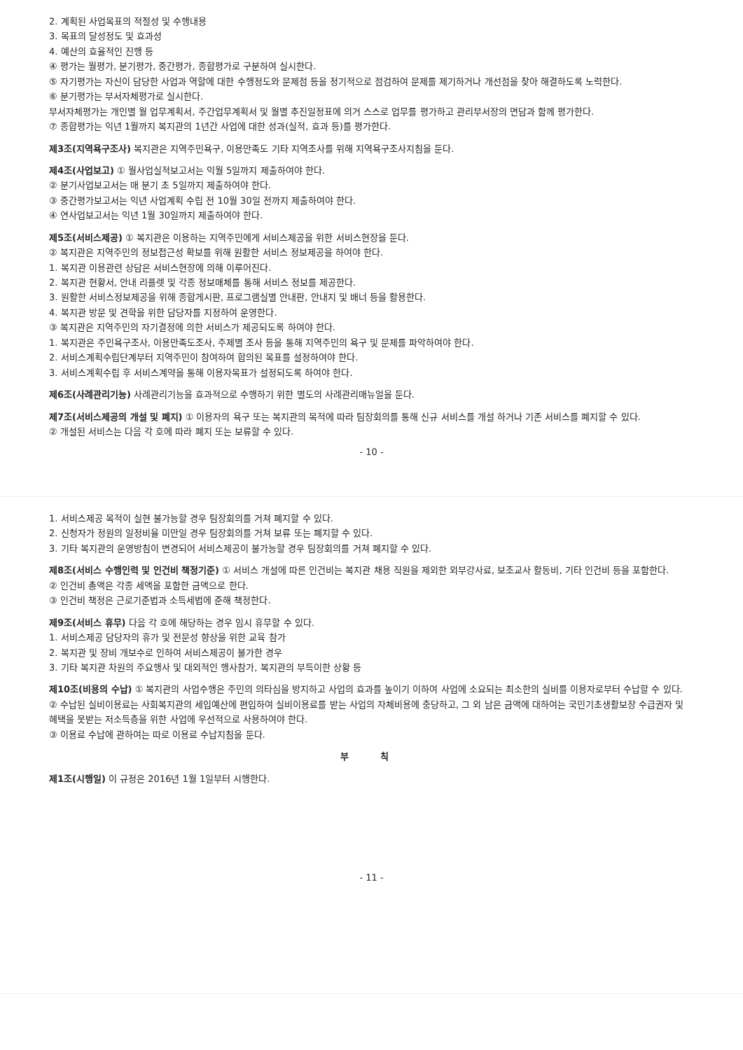2. 계획된 사업목표의 적절성 및 수행내용
3. 목표의 달성정도 및 효과성
4. 예산의 효율적인 진행 등
④ 평가는 월평가, 분기평가, 중간평가, 종합평가로 구분하여 실시한다.
⑤ 자기평가는 자신이 담당한 사업과 역할에 대한 수행정도와 문제점 등을 정기적으로 점검하여 문제를 제기하거나 개선점을 찾아 해결하도록 노력한다.
⑥ 분기평가는 부서자체평가로 실시한다.
부서자체평가는 개인별 월 업무계획서, 주간업무계획서 및 월별 추진일정표에 의거 스스로 업무를 평가하고 관리부서장의 면담과 함께 평가한다.
⑦ 종합평가는 익년 1월까지 복지관의 1년간 사업에 대한 성과(실적, 효과 등)를 평가한다.
제3조(지역욕구조사) 복지관은 지역주민욕구, 이용만족도 기타 지역조사를 위해 지역욕구조사지침을 둔다.
제4조(사업보고) ① 월사업실적보고서는 익월 5일까지 제출하여야 한다.
② 분기사업보고서는 매 분기 초 5일까지 제출하여야 한다.
③ 중간평가보고서는 익년 사업계획 수립 전 10월 30일 전까지 제출하여야 한다.
④ 연사업보고서는 익년 1월 30일까지 제출하여야 한다.
제5조(서비스제공) ① 복지관은 이용하는 지역주민에게 서비스제공을 위한 서비스현장을 둔다.
② 복지관은 지역주민의 정보접근성 확보를 위해 원활한 서비스 정보제공을 하여야 한다.
1. 복지관 이용관련 상담은 서비스현장에 의해 이루어진다.
2. 복지관 현황서, 안내 리플렛 및 각종 정보매체를 통해 서비스 정보를 제공한다.
3. 원활한 서비스정보제공을 위해 종합게시판, 프로그램실별 안내판, 안내지 및 배너 등을 활용한다.
4. 복지관 방문 및 견학을 위한 담당자를 지정하여 운영한다.
③ 복지관은 지역주민의 자기결정에 의한 서비스가 제공되도록 하여야 한다.
1. 복지관은 주민욕구조사, 이용만족도조사, 주제별 조사 등을 통해 지역주민의 욕구 및 문제를 파악하여야 한다.
2. 서비스계획수립단계부터 지역주민이 참여하여 합의된 목표를 설정하여야 한다.
3. 서비스계획수립 후 서비스계약을 통해 이용자목표가 설정되도록 하여야 한다.
제6조(사례관리기능) 사례관리기능을 효과적으로 수행하기 위한 별도의 사례관리매뉴얼을 둔다.
제7조(서비스제공의 개설 및 폐지) ① 이용자의 욕구 또는 복지관의 목적에 따라 팀장회의를 통해 신규 서비스를 개설 하거나 기존 서비스를 폐지할 수 있다.
② 개설된 서비스는 다음 각 호에 따라 폐지 또는 보류할 수 있다.
- 10 -
1. 서비스제공 목적이 실현 불가능할 경우 팀장회의를 거쳐 폐지할 수 있다.
2. 신청자가 정원의 일정비율 미만일 경우 팀장회의를 거쳐 보류 또는 폐지할 수 있다.
3. 기타 복지관의 운영방침이 변경되어 서비스제공이 불가능할 경우 팀장회의를 거쳐 폐지할 수 있다.
제8조(서비스 수행인력 및 인건비 책정기준) ① 서비스 개설에 따른 인건비는 복지관 채용 직원을 제외한 외부강사료, 보조교사 활동비, 기타 인건비 등을 포함한다.
② 인건비 총액은 각종 세액을 포함한 금액으로 한다.
③ 인건비 책정은 근로기준법과 소득세법에 준해 책정한다.
제9조(서비스 휴무) 다음 각 호에 해당하는 경우 임시 휴무할 수 있다.
1. 서비스제공 담당자의 휴가 및 전문성 향상을 위한 교육 참가
2. 복지관 및 장비 개보수로 인하여 서비스제공이 불가한 경우
3. 기타 복지관 차원의 주요행사 및 대외적인 행사참가, 복지관의 부득이한 상황 등
제10조(비용의 수납) ① 복지관의 사업수행은 주민의 의타심을 방지하고 사업의 효과를 높이기 이하여 사업에 소요되는 최소한의 실비를 이용자로부터 수납할 수 있다.
② 수납된 실비이용료는 사회복지관의 세입예산에 편입하여 실비이용료를 받는 사업의 자체비용에 충당하고, 그 외 남은 금액에 대하여는 국민기초생활보장 수급권자 및 혜택을 못받는 저소득층을 위한 사업에 우선적으로 사용하여야 한다.
③ 이용료 수납에 관하여는 따로 이용료 수납지침을 둔다.
부 칙
제1조(시행일) 이 규정은 2016년 1월 1일부터 시행한다.
- 11 -